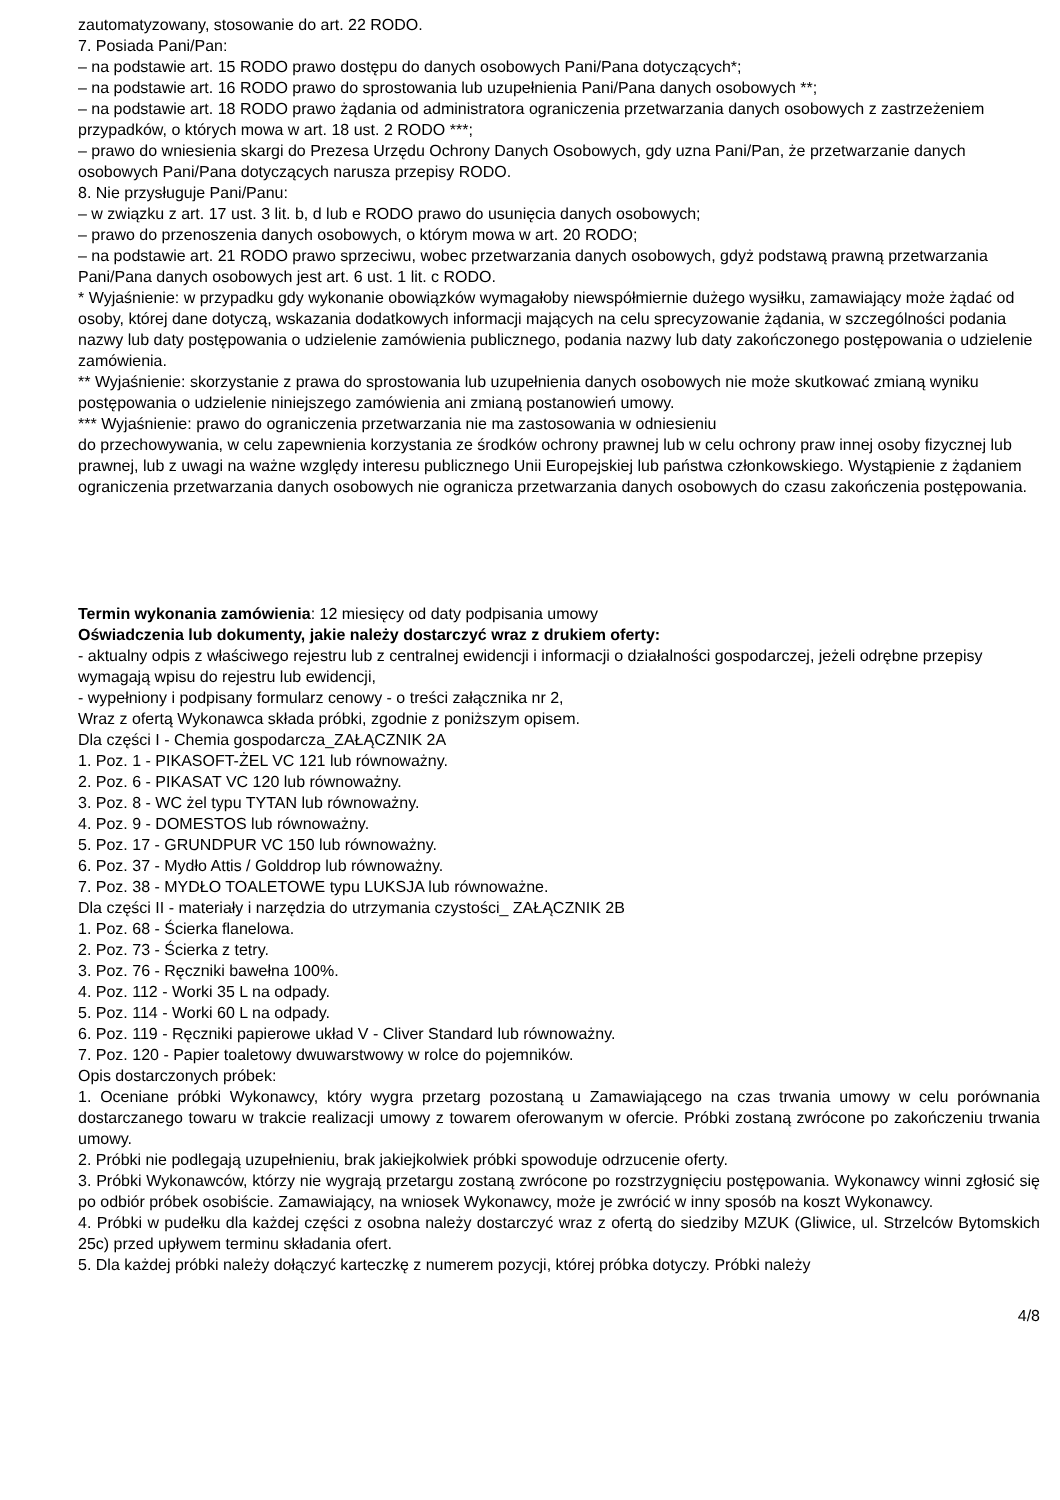zautomatyzowany, stosowanie do art. 22 RODO.
7. Posiada Pani/Pan:
– na podstawie art. 15 RODO prawo dostępu do danych osobowych Pani/Pana dotyczących*;
– na podstawie art. 16 RODO prawo do sprostowania lub uzupełnienia Pani/Pana danych osobowych **;
– na podstawie art. 18 RODO prawo żądania od administratora ograniczenia przetwarzania danych osobowych z zastrzeżeniem przypadków, o których mowa w art. 18 ust. 2 RODO ***;
– prawo do wniesienia skargi do Prezesa Urzędu Ochrony Danych Osobowych, gdy uzna Pani/Pan, że przetwarzanie danych osobowych Pani/Pana dotyczących narusza przepisy RODO.
8. Nie przysługuje Pani/Panu:
– w związku z art. 17 ust. 3 lit. b, d lub e RODO prawo do usunięcia danych osobowych;
– prawo do przenoszenia danych osobowych, o którym mowa w art. 20 RODO;
– na podstawie art. 21 RODO prawo sprzeciwu, wobec przetwarzania danych osobowych, gdyż podstawą prawną przetwarzania Pani/Pana danych osobowych jest art. 6 ust. 1 lit. c RODO.
* Wyjaśnienie: w przypadku gdy wykonanie obowiązków wymagałoby niewspółmiernie dużego wysiłku, zamawiający może żądać od osoby, której dane dotyczą, wskazania dodatkowych informacji mających na celu sprecyzowanie żądania, w szczególności podania nazwy lub daty postępowania o udzielenie zamówienia publicznego, podania nazwy lub daty zakończonego postępowania o udzielenie zamówienia.
** Wyjaśnienie: skorzystanie z prawa do sprostowania lub uzupełnienia danych osobowych nie może skutkować zmianą wyniku postępowania o udzielenie niniejszego zamówienia ani zmianą postanowień umowy.
*** Wyjaśnienie: prawo do ograniczenia przetwarzania nie ma zastosowania w odniesieniu
do przechowywania, w celu zapewnienia korzystania ze środków ochrony prawnej lub w celu ochrony praw innej osoby fizycznej lub prawnej, lub z uwagi na ważne względy interesu publicznego Unii Europejskiej lub państwa członkowskiego. Wystąpienie z żądaniem ograniczenia przetwarzania danych osobowych nie ogranicza przetwarzania danych osobowych do czasu zakończenia postępowania.
Termin wykonania zamówienia: 12 miesięcy od daty podpisania umowy
Oświadczenia lub dokumenty, jakie należy dostarczyć wraz z drukiem oferty:
- aktualny odpis z właściwego rejestru lub z centralnej ewidencji i informacji o działalności gospodarczej, jeżeli odrębne przepisy wymagają wpisu do rejestru lub ewidencji,
- wypełniony i podpisany formularz cenowy - o treści załącznika nr 2,
Wraz z ofertą Wykonawca składa próbki, zgodnie z poniższym opisem.
Dla części I - Chemia gospodarcza_ZAŁĄCZNIK 2A
1. Poz. 1 - PIKASOFT-ŻEL VC 121 lub równoważny.
2. Poz. 6 - PIKASAT VC 120 lub równoważny.
3. Poz. 8 - WC żel typu TYTAN lub równoważny.
4. Poz. 9 - DOMESTOS lub równoważny.
5. Poz. 17 - GRUNDPUR VC 150 lub równoważny.
6. Poz. 37 - Mydło Attis / Golddrop lub równoważny.
7. Poz. 38 - MYDŁO TOALETOWE typu LUKSJA lub równoważne.
Dla części II - materiały i narzędzia do utrzymania czystości_ ZAŁĄCZNIK 2B
1. Poz. 68 - Ścierka flanelowa.
2. Poz. 73 - Ścierka z tetry.
3. Poz. 76 - Ręczniki bawełna 100%.
4. Poz. 112 - Worki 35 L na odpady.
5. Poz. 114 - Worki 60 L na odpady.
6. Poz. 119 - Ręczniki papierowe układ V - Cliver Standard lub równoważny.
7. Poz. 120 - Papier toaletowy dwuwarstwowy w rolce do pojemników.
Opis dostarczonych próbek:
1. Oceniane próbki Wykonawcy, który wygra przetarg pozostaną u Zamawiającego na czas trwania umowy w celu porównania dostarczanego towaru w trakcie realizacji umowy z towarem oferowanym w ofercie. Próbki zostaną zwrócone po zakończeniu trwania umowy.
2. Próbki nie podlegają uzupełnieniu, brak jakiejkolwiek próbki spowoduje odrzucenie oferty.
3. Próbki Wykonawców, którzy nie wygrają przetargu zostaną zwrócone po rozstrzygnięciu postępowania. Wykonawcy winni zgłosić się po odbiór próbek osobiście. Zamawiający, na wniosek Wykonawcy, może je zwrócić w inny sposób na koszt Wykonawcy.
4. Próbki w pudełku dla każdej części z osobna należy dostarczyć wraz z ofertą do siedziby MZUK (Gliwice, ul. Strzelców Bytomskich 25c) przed upływem terminu składania ofert.
5. Dla każdej próbki należy dołączyć karteczkę z numerem pozycji, której próbka dotyczy. Próbki należy
4/8